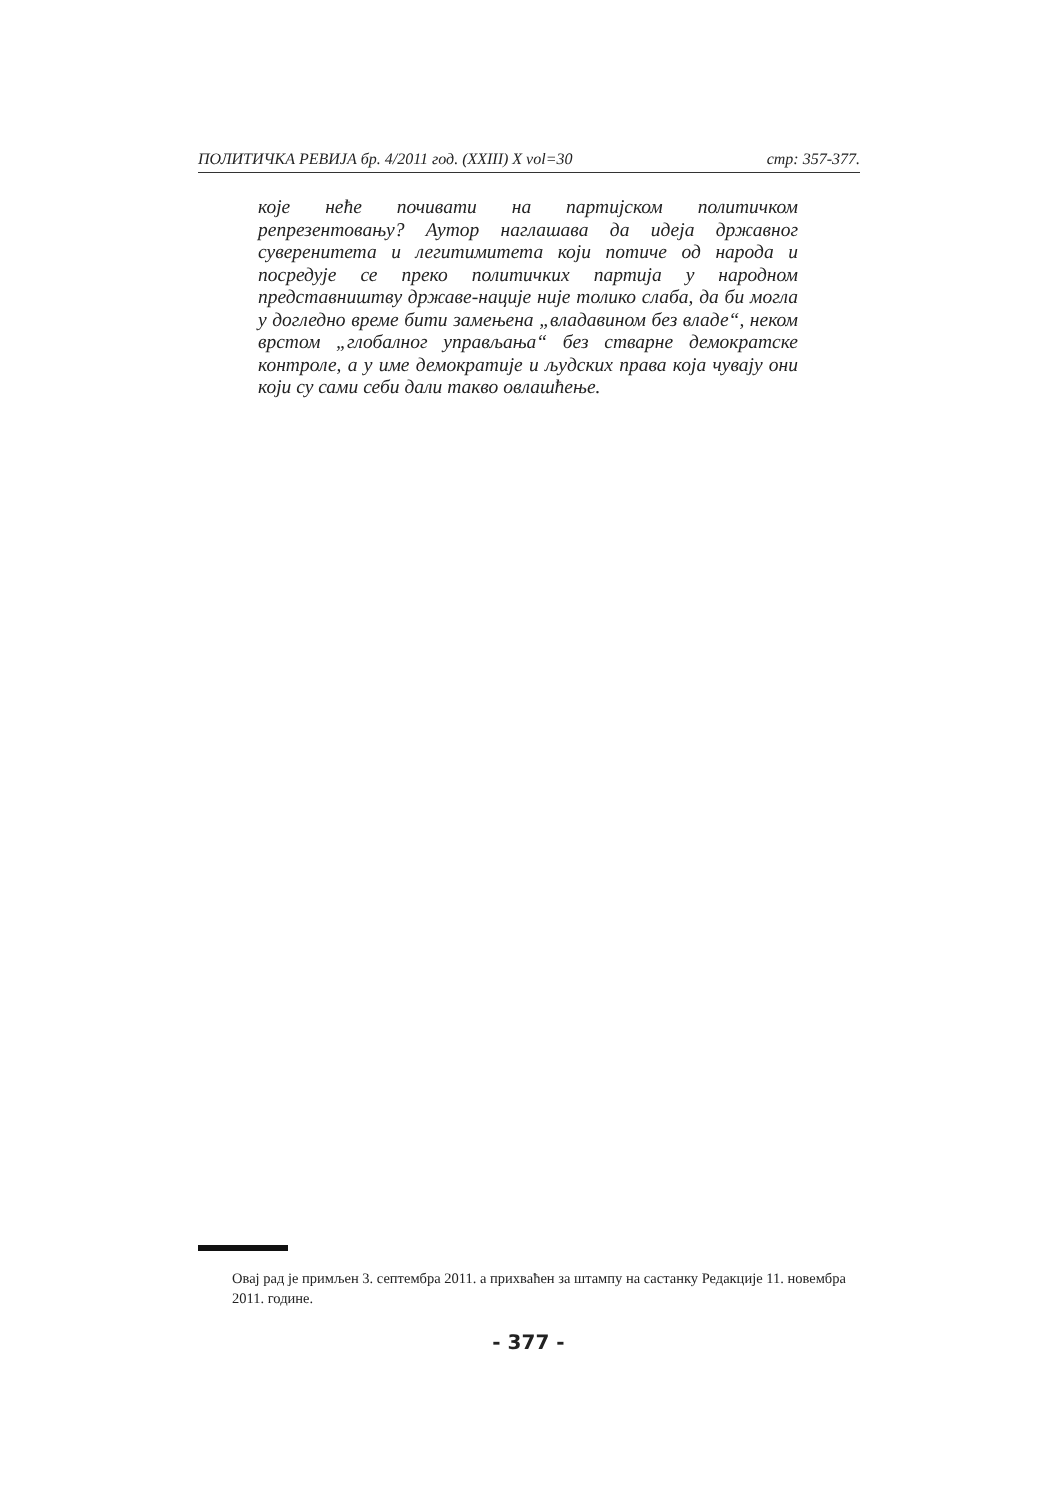ПОЛИТИЧКА РЕВИЈА бр. 4/2011 год. (XXIII) X vol=30 стр: 357-377.
које неће почивати на партијском политичком репрезентовању? Аутор наглашава да идеја државног суверенитета и легитимитета који потиче од народа и посредује се преко политичких партија у народном представништву државе-нације није толико слаба, да би могла у догледно време бити замењена „владавином без владе“, неком врстом „глобалног управљања“ без стварне демократске контроле, а у име демократије и људских права која чувају они који су сами себи дали такво овлашћење.
Овај рад је примљен 3. септембра 2011. а прихваћен за штампу на састанку Редакције 11. новембра 2011. године.
- 377 -